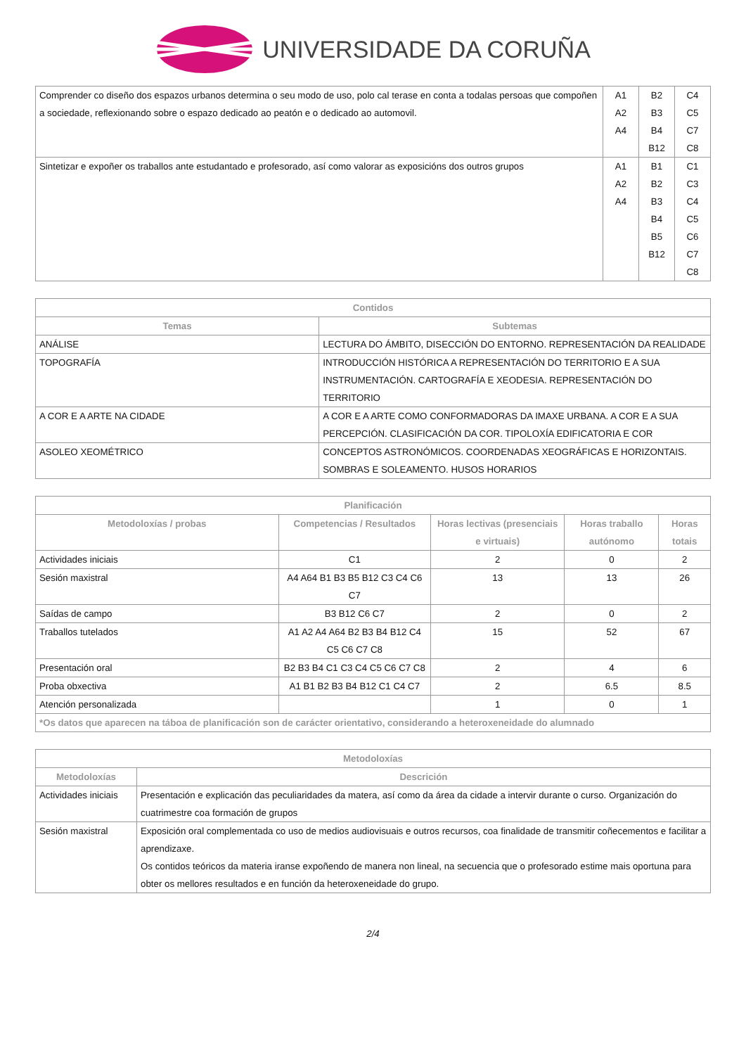UNIVERSIDADE DA CORUÑA
| Comprender co diseño dos espazos urbanos determina o seu modo de uso, polo cal terase en conta a todalas persoas que compoñen a sociedade, reflexionando sobre o espazo dedicado ao peatón e o dedicado ao automovil. | A1 A2 A4 | B2 B3 B4 B12 | C4 C5 C7 C8 |
| Sintetizar e expoñer os traballos ante estudantado e profesorado, así como valorar as exposicións dos outros grupos | A1 A2 A4 | B1 B2 B3 B4 B5 B12 | C1 C3 C4 C5 C6 C7 C8 |
| Contidos | |
| --- | --- |
| Temas | Subtemas |
| ANÁLISE | LECTURA DO ÁMBITO, DISECCIÓN DO ENTORNO. REPRESENTACIÓN DA REALIDADE |
| TOPOGRAFÍA | INTRODUCCIÓN HISTÓRICA A REPRESENTACIÓN DO TERRITORIO E A SUA INSTRUMENTACIÓN. CARTOGRAFÍA E XEODESIA. REPRESENTACIÓN DO TERRITORIO |
| A COR E A ARTE NA CIDADE | A COR E A ARTE COMO CONFORMADORAS DA IMAXE URBANA. A COR E A SUA PERCEPCIÓN. CLASIFICACIÓN DA COR. TIPOLOXÍA EDIFICATORIA E COR |
| ASOLEO XEOMÉTRICO | CONCEPTOS ASTRONÓMICOS. COORDENADAS XEOGRÁFICAS E HORIZONTAIS. SOMBRAS E SOLEAMENTO. HUSOS HORARIOS |
| Planificación | | | | |
| --- | --- | --- | --- | --- |
| Metodoloxías / probas | Competencias / Resultados | Horas lectivas (presenciais e virtuais) | Horas traballo autónomo | Horas totais |
| Actividades iniciais | C1 | 2 | 0 | 2 |
| Sesión maxistral | A4 A64 B1 B3 B5 B12 C3 C4 C6 C7 | 13 | 13 | 26 |
| Saídas de campo | B3 B12 C6 C7 | 2 | 0 | 2 |
| Traballos tutelados | A1 A2 A4 A64 B2 B3 B4 B12 C4 C5 C6 C7 C8 | 15 | 52 | 67 |
| Presentación oral | B2 B3 B4 C1 C3 C4 C5 C6 C7 C8 | 2 | 4 | 6 |
| Proba obxectiva | A1 B1 B2 B3 B4 B12 C1 C4 C7 | 2 | 6.5 | 8.5 |
| Atención personalizada | | 1 | 0 | 1 |
| *Os datos que aparecen na táboa de planificación son de carácter orientativo, considerando a heteroxeneidade do alumnado | | | | |
| Metodoloxías | |
| --- | --- |
| Metodoloxías | Descrición |
| Actividades iniciais | Presentación e explicación das peculiaridades da matera, así como da área da cidade a intervir durante o curso. Organización do cuatrimestre coa formación de grupos |
| Sesión maxistral | Exposición oral complementada co uso de medios audiovisuais e outros recursos, coa finalidade de transmitir coñecementos e facilitar a aprendizaxe. Os contidos teóricos da materia iranse expoñendo de manera non lineal, na secuencia que o profesorado estime mais oportuna para obter os mellores resultados e en función da heteroxeneidade do grupo. |
2/4